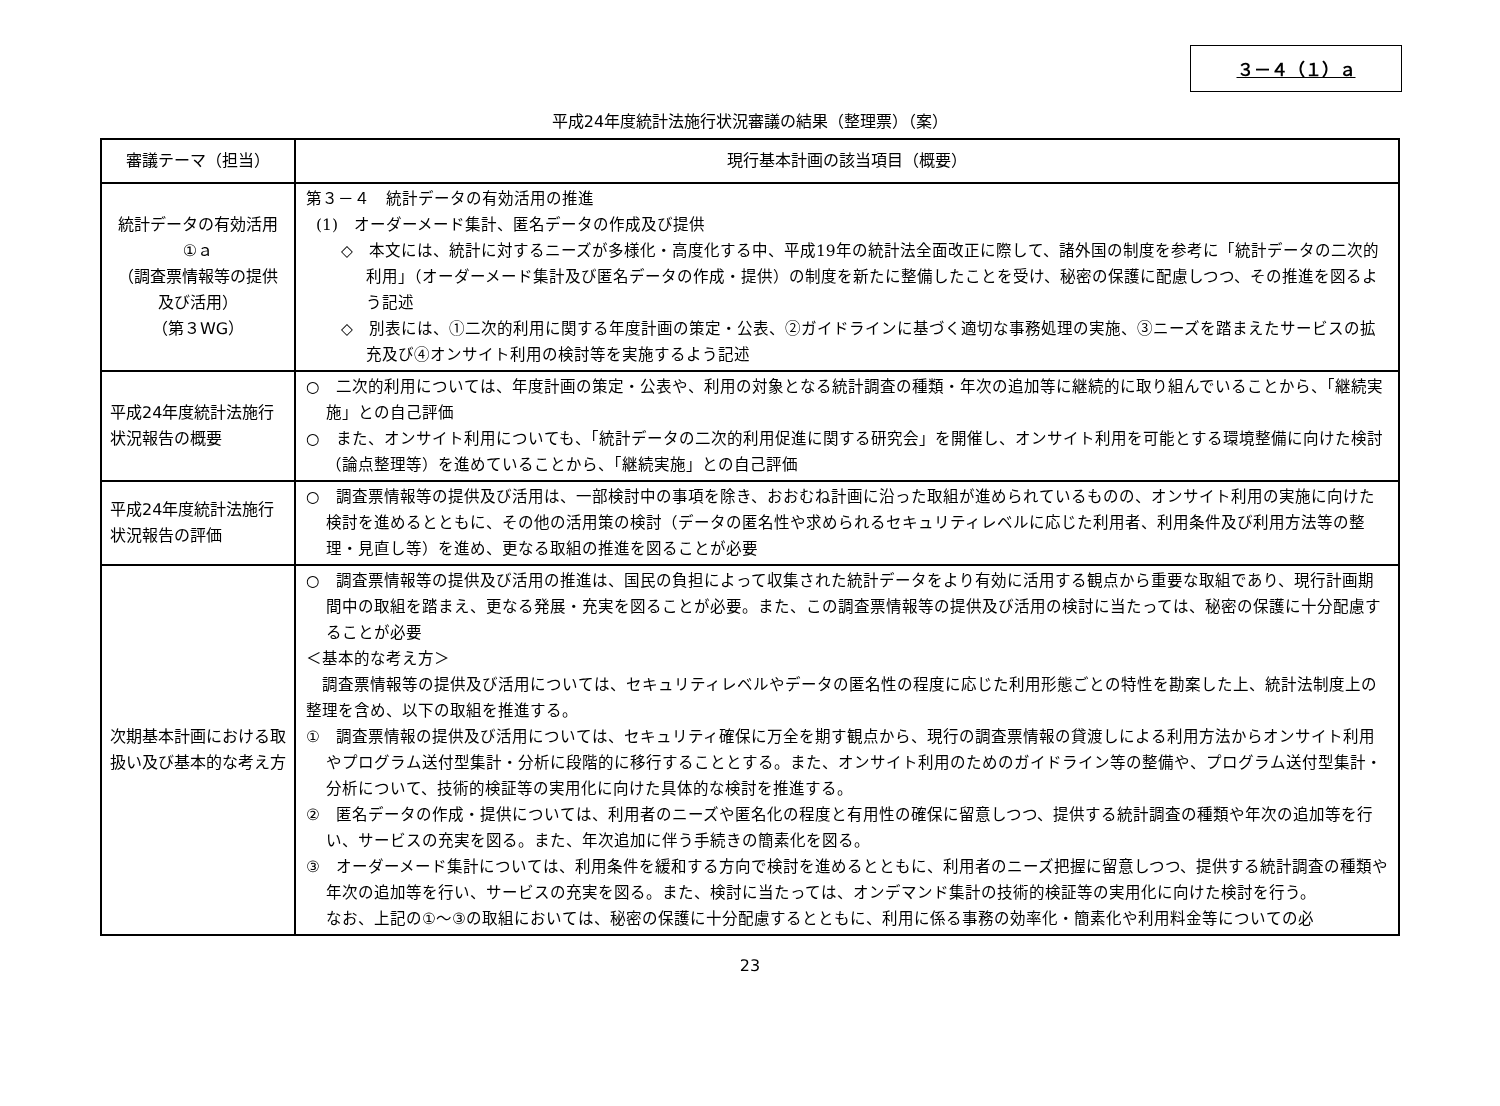３－４（１）ａ
平成24年度統計法施行状況審議の結果（整理票）（案）
| 審議テーマ（担当） | 現行基本計画の該当項目（概要） |
| --- | --- |
| 統計データの有効活用 ①ａ （調査票情報等の提供 及び活用） （第３WG） | 第３－４ 統計データの有効活用の推進 (1) オーダーメード集計、匿名データの作成及び提供 ◇ 本文には、統計に対するニーズが多様化・高度化する中、平成19年の統計法全面改正に際して、諸外国の制度を参考に「統計データの二次的利用」（オーダーメード集計及び匿名データの作成・提供）の制度を新たに整備したことを受け、秘密の保護に配慮しつつ、その推進を図るよう記述 ◇ 別表には、①二次的利用に関する年度計画の策定・公表、②ガイドラインに基づく適切な事務処理の実施、③ニーズを踏まえたサービスの拡充及び④オンサイト利用の検討等を実施するよう記述 |
| 平成24年度統計法施行状況報告の概要 | ○ 二次的利用については、年度計画の策定・公表や、利用の対象となる統計調査の種類・年次の追加等に継続的に取り組んでいることから、「継続実施」との自己評価 ○ また、オンサイト利用についても、「統計データの二次的利用促進に関する研究会」を開催し、オンサイト利用を可能とする環境整備に向けた検討（論点整理等）を進めていることから、「継続実施」との自己評価 |
| 平成24年度統計法施行状況報告の評価 | ○ 調査票情報等の提供及び活用は、一部検討中の事項を除き、おおむね計画に沿った取組が進められているものの、オンサイト利用の実施に向けた検討を進めるとともに、その他の活用策の検討（データの匿名性や求められるセキュリティレベルに応じた利用者、利用条件及び利用方法等の整理・見直し等）を進め、更なる取組の推進を図ることが必要 |
| 次期基本計画における取扱い及び基本的な考え方 | ○ 調査票情報等の提供及び活用の推進は、国民の負担によって収集された統計データをより有効に活用する観点から重要な取組であり、現行計画期間中の取組を踏まえ、更なる発展・充実を図ることが必要。また、この調査票情報等の提供及び活用の検討に当たっては、秘密の保護に十分配慮することが必要 ＜基本的な考え方＞ 調査票情報等の提供及び活用については、セキュリティレベルやデータの匿名性の程度に応じた利用形態ごとの特性を勘案した上、統計法制度上の整理を含め、以下の取組を推進する。 ① 調査票情報の提供及び活用については、セキュリティ確保に万全を期す観点から、現行の調査票情報の貸渡しによる利用方法からオンサイト利用やプログラム送付型集計・分析に段階的に移行することとする。また、オンサイト利用のためのガイドライン等の整備や、プログラム送付型集計・分析について、技術的検証等の実用化に向けた具体的な検討を推進する。 ② 匿名データの作成・提供については、利用者のニーズや匿名化の程度と有用性の確保に留意しつつ、提供する統計調査の種類や年次の追加等を行い、サービスの充実を図る。また、年次追加に伴う手続きの簡素化を図る。 ③ オーダーメード集計については、利用条件を緩和する方向で検討を進めるとともに、利用者のニーズ把握に留意しつつ、提供する統計調査の種類や年次の追加等を行い、サービスの充実を図る。また、検討に当たっては、オンデマンド集計の技術的検証等の実用化に向けた検討を行う。 なお、上記の①～③の取組においては、秘密の保護に十分配慮するとともに、利用に係る事務の効率化・簡素化や利用料金等についての必 |
23